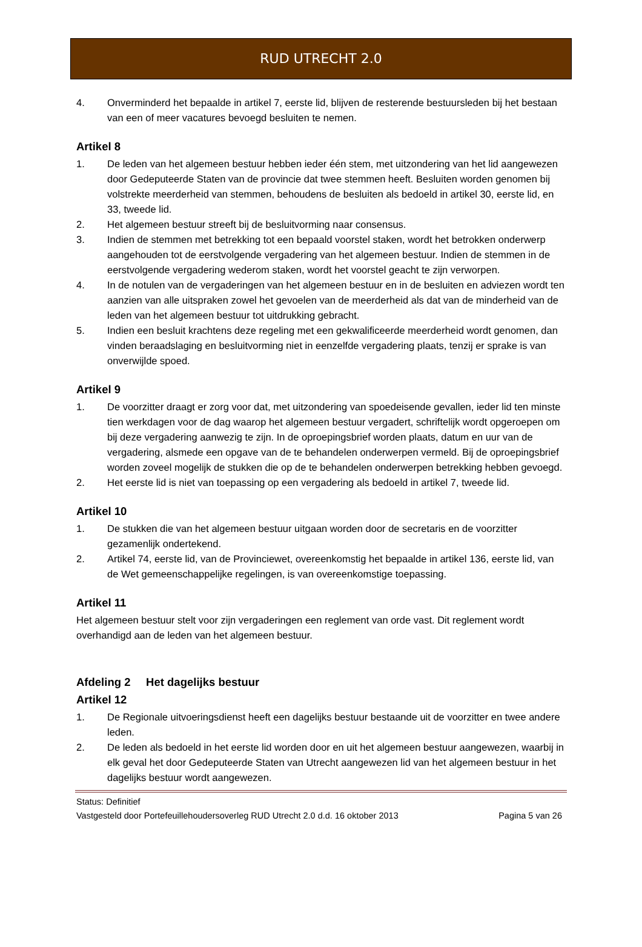RUD UTRECHT 2.0
4. Onverminderd het bepaalde in artikel 7, eerste lid, blijven de resterende bestuursleden bij het bestaan van een of meer vacatures bevoegd besluiten te nemen.
Artikel 8
1. De leden van het algemeen bestuur hebben ieder één stem, met uitzondering van het lid aangewezen door Gedeputeerde Staten van de provincie dat twee stemmen heeft. Besluiten worden genomen bij volstrekte meerderheid van stemmen, behoudens de besluiten als bedoeld in artikel 30, eerste lid, en 33, tweede lid.
2. Het algemeen bestuur streeft bij de besluitvorming naar consensus.
3. Indien de stemmen met betrekking tot een bepaald voorstel staken, wordt het betrokken onderwerp aangehouden tot de eerstvolgende vergadering van het algemeen bestuur. Indien de stemmen in de eerstvolgende vergadering wederom staken, wordt het voorstel geacht te zijn verworpen.
4. In de notulen van de vergaderingen van het algemeen bestuur en in de besluiten en adviezen wordt ten aanzien van alle uitspraken zowel het gevoelen van de meerderheid als dat van de minderheid van de leden van het algemeen bestuur tot uitdrukking gebracht.
5. Indien een besluit krachtens deze regeling met een gekwalificeerde meerderheid wordt genomen, dan vinden beraadslaging en besluitvorming niet in eenzelfde vergadering plaats, tenzij er sprake is van onverwijlde spoed.
Artikel 9
1. De voorzitter draagt er zorg voor dat, met uitzondering van spoedeisende gevallen, ieder lid ten minste tien werkdagen voor de dag waarop het algemeen bestuur vergadert, schriftelijk wordt opgeroepen om bij deze vergadering aanwezig te zijn. In de oproepingsbrief worden plaats, datum en uur van de vergadering, alsmede een opgave van de te behandelen onderwerpen vermeld. Bij de oproepingsbrief worden zoveel mogelijk de stukken die op de te behandelen onderwerpen betrekking hebben gevoegd.
2. Het eerste lid is niet van toepassing op een vergadering als bedoeld in artikel 7, tweede lid.
Artikel 10
1. De stukken die van het algemeen bestuur uitgaan worden door de secretaris en de voorzitter gezamenlijk ondertekend.
2. Artikel 74, eerste lid, van de Provinciewet, overeenkomstig het bepaalde in artikel 136, eerste lid, van de Wet gemeenschappelijke regelingen, is van overeenkomstige toepassing.
Artikel 11
Het algemeen bestuur stelt voor zijn vergaderingen een reglement van orde vast. Dit reglement wordt overhandigd aan de leden van het algemeen bestuur.
Afdeling 2 Het dagelijks bestuur
Artikel 12
1. De Regionale uitvoeringsdienst heeft een dagelijks bestuur bestaande uit de voorzitter en twee andere leden.
2. De leden als bedoeld in het eerste lid worden door en uit het algemeen bestuur aangewezen, waarbij in elk geval het door Gedeputeerde Staten van Utrecht aangewezen lid van het algemeen bestuur in het dagelijks bestuur wordt aangewezen.
Status: Definitief
Vastgesteld door Portefeuillehoudersoverleg RUD Utrecht 2.0 d.d. 16 oktober 2013 Pagina 5 van 26